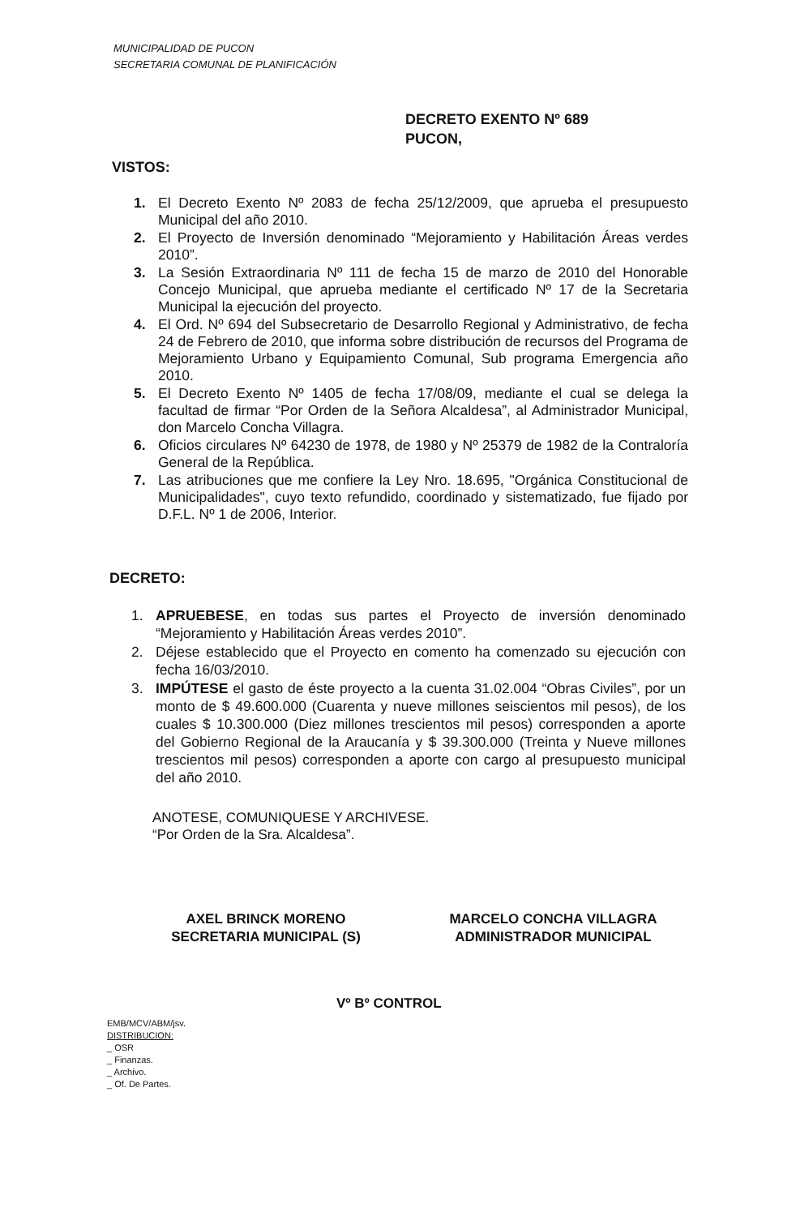MUNICIPALIDAD DE PUCON
SECRETARIA COMUNAL DE PLANIFICACIÓN
DECRETO EXENTO Nº 689
PUCON,
VISTOS:
1. El Decreto Exento Nº 2083 de fecha 25/12/2009, que aprueba el presupuesto Municipal del año 2010.
2. El Proyecto de Inversión denominado “Mejoramiento y Habilitación Áreas verdes 2010”.
3. La Sesión Extraordinaria Nº 111 de fecha 15 de marzo de 2010 del Honorable Concejo Municipal, que aprueba mediante el certificado Nº 17 de la Secretaria Municipal la ejecución del proyecto.
4. El Ord. Nº 694 del Subsecretario de Desarrollo Regional y Administrativo, de fecha 24 de Febrero de 2010, que informa sobre distribución de recursos del Programa de Mejoramiento Urbano y Equipamiento Comunal, Sub programa Emergencia año 2010.
5. El Decreto Exento Nº 1405 de fecha 17/08/09, mediante el cual se delega la facultad de firmar “Por Orden de la Señora Alcaldesa”, al Administrador Municipal, don Marcelo Concha Villagra.
6. Oficios circulares Nº 64230 de 1978, de 1980 y Nº 25379 de 1982 de la Contraloría General de la República.
7. Las atribuciones que me confiere la Ley Nro. 18.695, "Orgánica Constitucional de Municipalidades", cuyo texto refundido, coordinado y sistematizado, fue fijado por D.F.L. Nº 1 de 2006, Interior.
DECRETO:
1. APRUEBESE, en todas sus partes el Proyecto de inversión denominado “Mejoramiento y Habilitación Áreas verdes 2010”.
2. Déjese establecido que el Proyecto en comento ha comenzado su ejecución con fecha 16/03/2010.
3. IMPÚTESE el gasto de éste proyecto a la cuenta 31.02.004 “Obras Civiles”, por un monto de $ 49.600.000 (Cuarenta y nueve millones seiscientos mil pesos), de los cuales $ 10.300.000 (Diez millones trescientos mil pesos) corresponden a aporte del Gobierno Regional de la Araucanía y $ 39.300.000 (Treinta y Nueve millones trescientos mil pesos) corresponden a aporte con cargo al presupuesto municipal del año 2010.
ANOTESE, COMUNIQUESE Y ARCHIVESE.
“Por Orden de la Sra. Alcaldesa”.
AXEL BRINCK MORENO
SECRETARIA MUNICIPAL (S)
MARCELO CONCHA VILLAGRA
ADMINISTRADOR MUNICIPAL
Vº Bº CONTROL
EMB/MCV/ABM/jsv.
DISTRIBUCION:
_ OSR
_ Finanzas.
_ Archivo.
_ Of. De Partes.